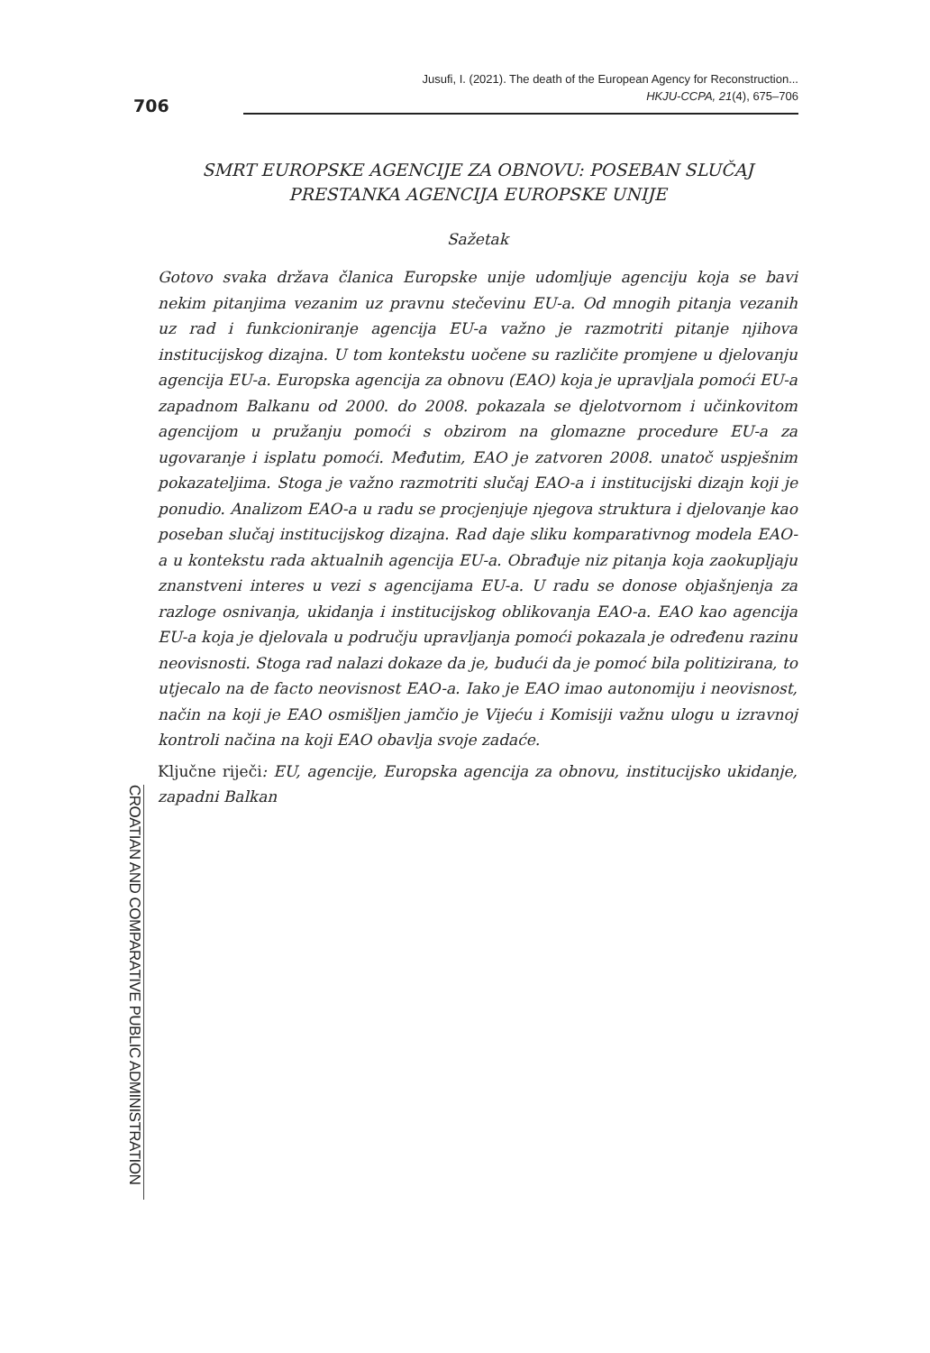706
Jusufi, I. (2021). The death of the European Agency for Reconstruction...
HKJU-CCPA, 21(4), 675–706
SMRT EUROPSKE AGENCIJE ZA OBNOVU: POSEBAN SLUČAJ
PRESTANKA AGENCIJA EUROPSKE UNIJE
Sažetak
Gotovo svaka država članica Europske unije udomljuje agenciju koja se bavi nekim pitanjima vezanim uz pravnu stečevinu EU-a. Od mnogih pitanja vezanih uz rad i funkcioniranje agencija EU-a važno je razmotriti pitanje njihova institucijskog dizajna. U tom kontekstu uočene su različite promjene u djelovanju agencija EU-a. Europska agencija za obnovu (EAO) koja je upravljala pomoći EU-a zapadnom Balkanu od 2000. do 2008. pokazala se djelotvornom i učinkovitom agencijom u pružanju pomoći s obzirom na glomazne procedure EU-a za ugovaranje i isplatu pomoći. Međutim, EAO je zatvoren 2008. unatoč uspješnim pokazateljima. Stoga je važno razmotriti slučaj EAO-a i institucijski dizajn koji je ponudio. Analizom EAO-a u radu se procjenjuje njegova struktura i djelovanje kao poseban slučaj institucijskog dizajna. Rad daje sliku komparativnog modela EAO-a u kontekstu rada aktualnih agencija EU-a. Obrađuje niz pitanja koja zaokupljaju znanstveni interes u vezi s agencijama EU-a. U radu se donose objašnjenja za razloge osnivanja, ukidanja i institucijskog oblikovanja EAO-a. EAO kao agencija EU-a koja je djelovala u području upravljanja pomoći pokazala je određenu razinu neovisnosti. Stoga rad nalazi dokaze da je, budući da je pomoć bila politizirana, to utjecalo na de facto neovisnost EAO-a. Iako je EAO imao autonomiju i neovisnost, način na koji je EAO osmišljen jamčio je Vijeću i Komisiji važnu ulogu u izravnoj kontroli načina na koji EAO obavlja svoje zadaće.
Ključne riječi: EU, agencije, Europska agencija za obnovu, institucijsko ukidanje, zapadni Balkan
CROATIAN AND COMPARATIVE PUBLIC ADMINISTRATION